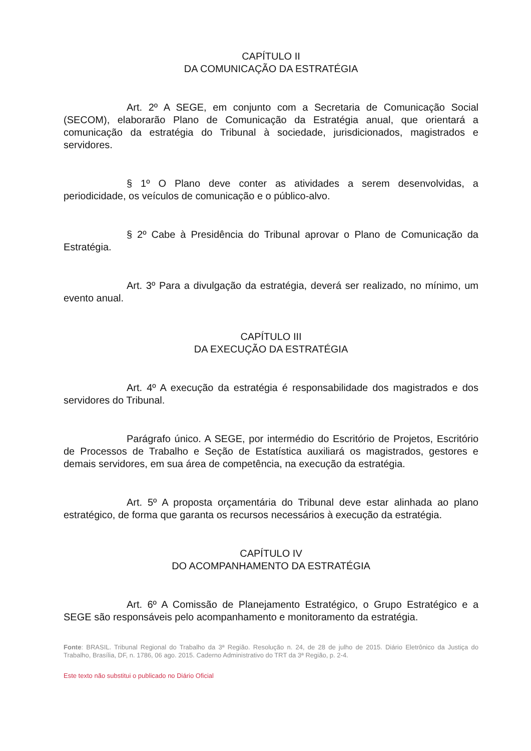CAPÍTULO II
DA COMUNICAÇÃO DA ESTRATÉGIA
Art. 2º A SEGE, em conjunto com a Secretaria de Comunicação Social (SECOM), elaborarão Plano de Comunicação da Estratégia anual, que orientará a comunicação da estratégia do Tribunal à sociedade, jurisdicionados, magistrados e servidores.
§ 1º O Plano deve conter as atividades a serem desenvolvidas, a periodicidade, os veículos de comunicação e o público-alvo.
§ 2º Cabe à Presidência do Tribunal aprovar o Plano de Comunicação da Estratégia.
Art. 3º Para a divulgação da estratégia, deverá ser realizado, no mínimo, um evento anual.
CAPÍTULO III
DA EXECUÇÃO DA ESTRATÉGIA
Art. 4º A execução da estratégia é responsabilidade dos magistrados e dos servidores do Tribunal.
Parágrafo único. A SEGE, por intermédio do Escritório de Projetos, Escritório de Processos de Trabalho e Seção de Estatística auxiliará os magistrados, gestores e demais servidores, em sua área de competência, na execução da estratégia.
Art. 5º A proposta orçamentária do Tribunal deve estar alinhada ao plano estratégico, de forma que garanta os recursos necessários à execução da estratégia.
CAPÍTULO IV
DO ACOMPANHAMENTO DA ESTRATÉGIA
Art. 6º A Comissão de Planejamento Estratégico, o Grupo Estratégico e a SEGE são responsáveis pelo acompanhamento e monitoramento da estratégia.
Fonte: BRASIL. Tribunal Regional do Trabalho da 3ª Região. Resolução n. 24, de 28 de julho de 2015. Diário Eletrônico da Justiça do Trabalho, Brasília, DF, n. 1786, 06 ago. 2015. Caderno Administrativo do TRT da 3ª Região, p. 2-4.
Este texto não substitui o publicado no Diário Oficial